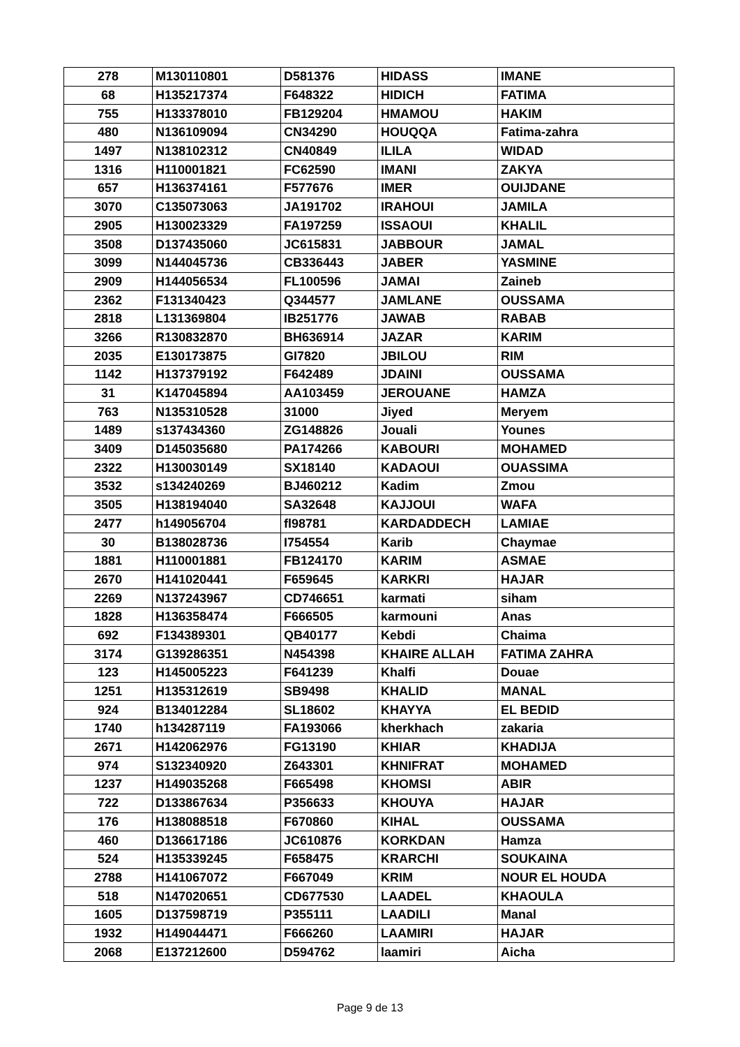| 278 | M130110801 | D581376 | HIDASS | IMANE |
| 68 | H135217374 | F648322 | HIDICH | FATIMA |
| 755 | H133378010 | FB129204 | HMAMOU | HAKIM |
| 480 | N136109094 | CN34290 | HOUQQA | Fatima-zahra |
| 1497 | N138102312 | CN40849 | ILILA | WIDAD |
| 1316 | H110001821 | FC62590 | IMANI | ZAKYA |
| 657 | H136374161 | F577676 | IMER | OUIJDANE |
| 3070 | C135073063 | JA191702 | IRAHOUI | JAMILA |
| 2905 | H130023329 | FA197259 | ISSAOUI | KHALIL |
| 3508 | D137435060 | JC615831 | JABBOUR | JAMAL |
| 3099 | N144045736 | CB336443 | JABER | YASMINE |
| 2909 | H144056534 | FL100596 | JAMAI | Zaineb |
| 2362 | F131340423 | Q344577 | JAMLANE | OUSSAMA |
| 2818 | L131369804 | IB251776 | JAWAB | RABAB |
| 3266 | R130832870 | BH636914 | JAZAR | KARIM |
| 2035 | E130173875 | GI7820 | JBILOU | RIM |
| 1142 | H137379192 | F642489 | JDAINI | OUSSAMA |
| 31 | K147045894 | AA103459 | JEROUANE | HAMZA |
| 763 | N135310528 | 31000 | Jiyed | Meryem |
| 1489 | s137434360 | ZG148826 | Jouali | Younes |
| 3409 | D145035680 | PA174266 | KABOURI | MOHAMED |
| 2322 | H130030149 | SX18140 | KADAOUI | OUASSIMA |
| 3532 | s134240269 | BJ460212 | Kadim | Zmou |
| 3505 | H138194040 | SA32648 | KAJJOUI | WAFA |
| 2477 | h149056704 | fl98781 | KARDADDECH | LAMIAE |
| 30 | B138028736 | I754554 | Karib | Chaymae |
| 1881 | H110001881 | FB124170 | KARIM | ASMAE |
| 2670 | H141020441 | F659645 | KARKRI | HAJAR |
| 2269 | N137243967 | CD746651 | karmati | siham |
| 1828 | H136358474 | F666505 | karmouni | Anas |
| 692 | F134389301 | QB40177 | Kebdi | Chaima |
| 3174 | G139286351 | N454398 | KHAIRE ALLAH | FATIMA ZAHRA |
| 123 | H145005223 | F641239 | Khalfi | Douae |
| 1251 | H135312619 | SB9498 | KHALID | MANAL |
| 924 | B134012284 | SL18602 | KHAYYA | EL BEDID |
| 1740 | h134287119 | FA193066 | kherkhach | zakaria |
| 2671 | H142062976 | FG13190 | KHIAR | KHADIJA |
| 974 | S132340920 | Z643301 | KHNIFRAT | MOHAMED |
| 1237 | H149035268 | F665498 | KHOMSI | ABIR |
| 722 | D133867634 | P356633 | KHOUYA | HAJAR |
| 176 | H138088518 | F670860 | KIHAL | OUSSAMA |
| 460 | D136617186 | JC610876 | KORKDAN | Hamza |
| 524 | H135339245 | F658475 | KRARCHI | SOUKAINA |
| 2788 | H141067072 | F667049 | KRIM | NOUR EL HOUDA |
| 518 | N147020651 | CD677530 | LAADEL | KHAOULA |
| 1605 | D137598719 | P355111 | LAADILI | Manal |
| 1932 | H149044471 | F666260 | LAAMIRI | HAJAR |
| 2068 | E137212600 | D594762 | laamiri | Aicha |
Page 9 de 13